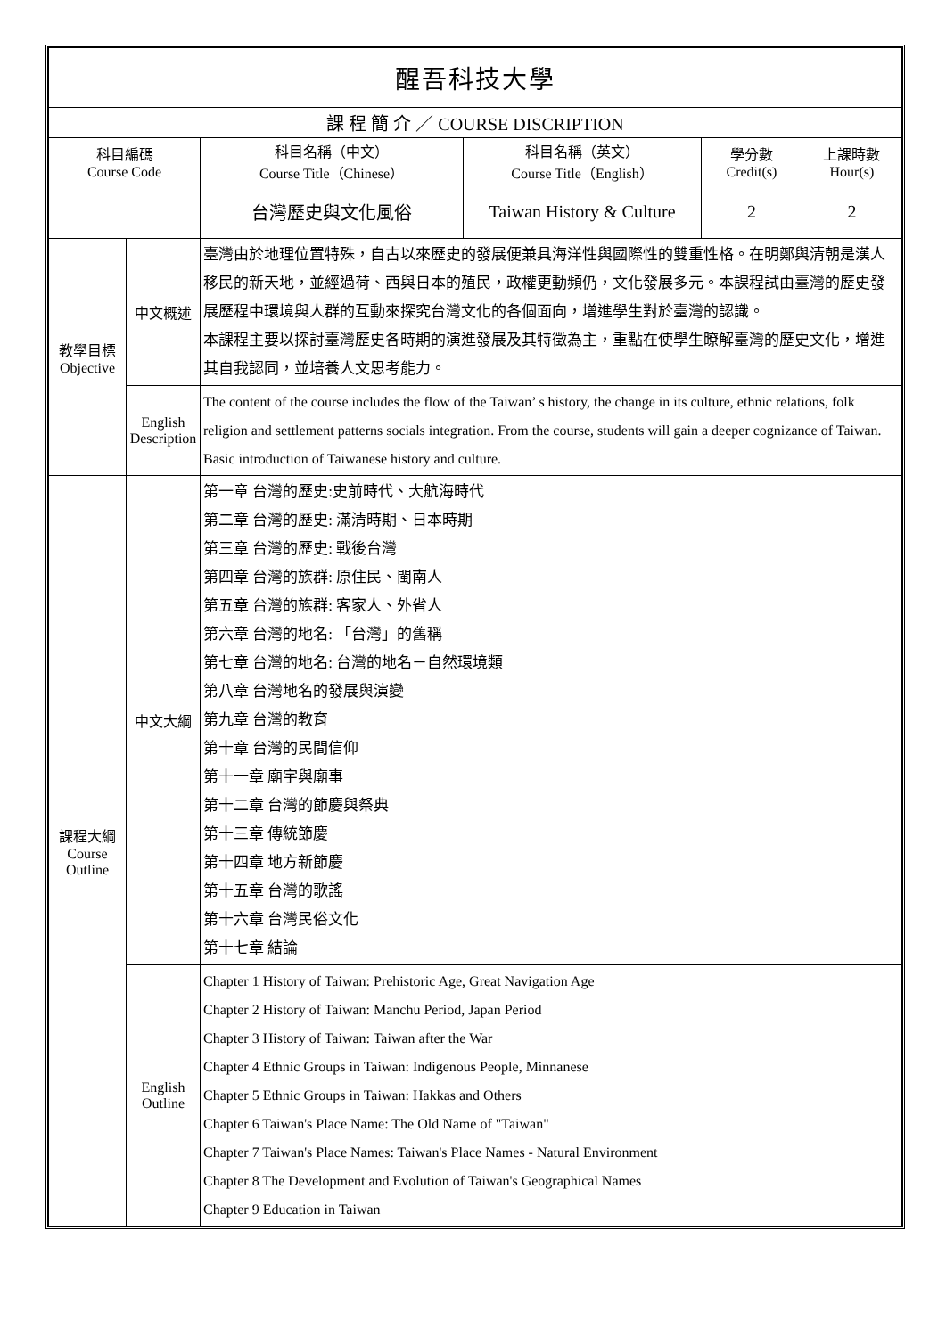| 醒吾科技大學 | | | | | |
| 課 程 簡 介 ／ COURSE DISCRIPTION | | | | | |
| 科目編碼 Course Code | | 科目名稱（中文） Course Title（Chinese） | 科目名稱（英文） Course Title（English） | 學分數 Credit(s) | 上課時數 Hour(s) |
| | | 台灣歷史與文化風俗 | Taiwan History & Culture | 2 | 2 |
| 教學目標 Objective | 中文概述 | 臺灣由於地理位置特殊，自古以來歷史的發展便兼具海洋性與國際性的雙重性格。在明鄭與清朝是漢人移民的新天地，並經過荷、西與日本的殖民，政權更動頻仍，文化發展多元。本課程試由臺灣的歷史發展歷程中環境與人群的互動來探究台灣文化的各個面向，增進學生對於臺灣的認識。 本課程主要以探討臺灣歷史各時期的演進發展及其特徵為主，重點在使學生瞭解臺灣的歷史文化，增進其自我認同，並培養人文思考能力。 | | | |
| | English Description | The content of the course includes the flow of the Taiwan’ s history, the change in its culture, ethnic relations, folk religion and settlement patterns socials integration. From the course, students will gain a deeper cognizance of Taiwan. Basic introduction of Taiwanese history and culture. | | | |
| 課程大綱 Course Outline | 中文大綱 | 第一章 台灣的歷史:史前時代、大航海時代 第二章 台灣的歷史: 滿清時期、日本時期 第三章 台灣的歷史: 戰後台灣 第四章 台灣的族群: 原住民、閩南人 第五章 台灣的族群: 客家人、外省人 第六章 台灣的地名: 「台灣」的舊稱 第七章 台灣的地名: 台灣的地名－自然環境類 第八章 台灣地名的發展與演變 第九章 台灣的教育 第十章 台灣的民間信仰 第十一章 廟宇與廟事 第十二章 台灣的節慶與祭典 第十三章 傳統節慶 第十四章 地方新節慶 第十五章 台灣的歌謠 第十六章 台灣民俗文化 第十七章 結論 | | | |
| | English Outline | Chapter 1 History of Taiwan: Prehistoric Age, Great Navigation Age Chapter 2 History of Taiwan: Manchu Period, Japan Period Chapter 3 History of Taiwan: Taiwan after the War Chapter 4 Ethnic Groups in Taiwan: Indigenous People, Minnanese Chapter 5 Ethnic Groups in Taiwan: Hakkas and Others Chapter 6 Taiwan's Place Name: The Old Name of "Taiwan" Chapter 7 Taiwan's Place Names: Taiwan's Place Names - Natural Environment Chapter 8 The Development and Evolution of Taiwan's Geographical Names Chapter 9 Education in Taiwan | | | |